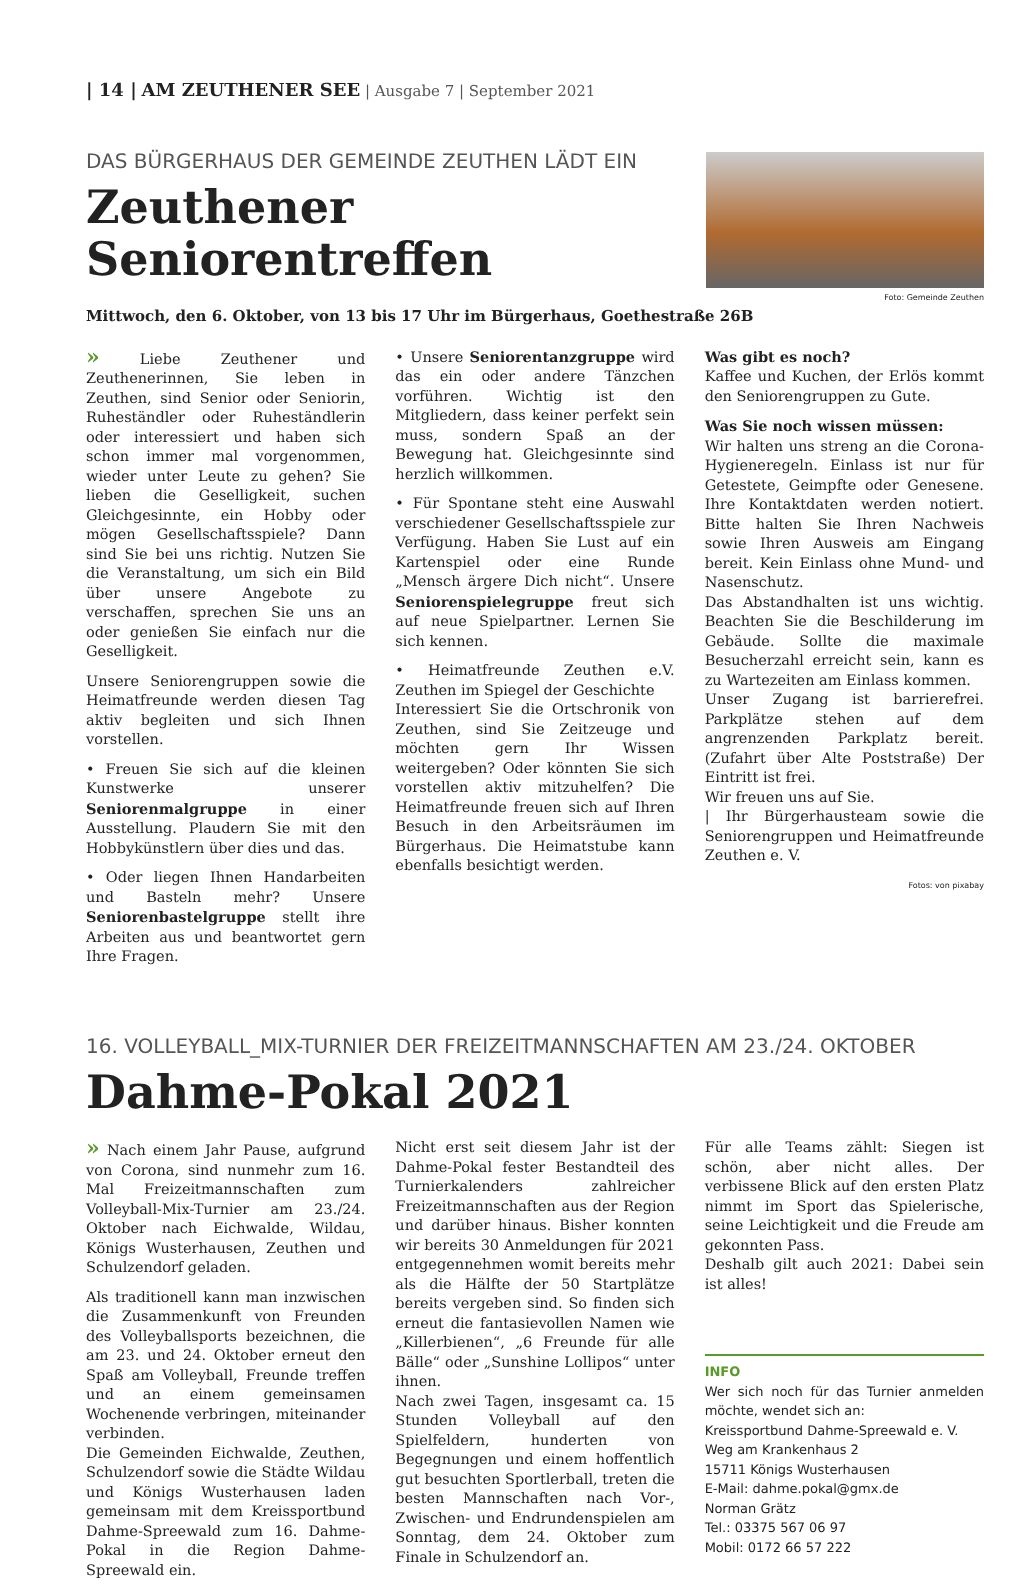| 14 | AM ZEUTHENER SEE | Ausgabe 7 | September 2021
DAS BÜRGERHAUS DER GEMEINDE ZEUTHEN LÄDT EIN
Zeuthener Seniorentreffen
Foto: Gemeinde Zeuthen
Mittwoch, den 6. Oktober, von 13 bis 17 Uhr im Bürgerhaus, Goethestraße 26B
» Liebe Zeuthener und Zeuthenerinnen, Sie leben in Zeuthen, sind Senior oder Seniorin, Ruheständler oder Ruheständlerin oder interessiert und haben sich schon immer mal vorgenommen, wieder unter Leute zu gehen? Sie lieben die Geselligkeit, suchen Gleichgesinnte, ein Hobby oder mögen Gesellschaftsspiele? Dann sind Sie bei uns richtig. Nutzen Sie die Veranstaltung, um sich ein Bild über unsere Angebote zu verschaffen, sprechen Sie uns an oder genießen Sie einfach nur die Geselligkeit.
Unsere Seniorengruppen sowie die Heimatfreunde werden diesen Tag aktiv begleiten und sich Ihnen vorstellen.
• Freuen Sie sich auf die kleinen Kunstwerke unserer Seniorenmalgruppe in einer Ausstellung. Plaudern Sie mit den Hobbykünstlern über dies und das.
• Oder liegen Ihnen Handarbeiten und Basteln mehr? Unsere Seniorenbastelgruppe stellt ihre Arbeiten aus und beantwortet gern Ihre Fragen.
• Unsere Seniorentanzgruppe wird das ein oder andere Tänzchen vorführen. Wichtig ist den Mitgliedern, dass keiner perfekt sein muss, sondern Spaß an der Bewegung hat. Gleichgesinnte sind herzlich willkommen.
• Für Spontane steht eine Auswahl verschiedener Gesellschaftsspiele zur Verfügung. Haben Sie Lust auf ein Kartenspiel oder eine Runde „Mensch ärgere Dich nicht“. Unsere Seniorenspielegruppe freut sich auf neue Spielpartner. Lernen Sie sich kennen.
• Heimatfreunde Zeuthen e.V. Zeuthen im Spiegel der Geschichte
Interessiert Sie die Ortschronik von Zeuthen, sind Sie Zeitzeuge und möchten gern Ihr Wissen weitergeben? Oder könnten Sie sich vorstellen aktiv mitzuhelfen? Die Heimatfreunde freuen sich auf Ihren Besuch in den Arbeitsräumen im Bürgerhaus. Die Heimatstube kann ebenfalls besichtigt werden.
Was gibt es noch?
Kaffee und Kuchen, der Erlös kommt den Seniorengruppen zu Gute.
Was Sie noch wissen müssen:
Wir halten uns streng an die Corona-Hygieneregeln. Einlass ist nur für Getestete, Geimpfte oder Genesene. Ihre Kontaktdaten werden notiert. Bitte halten Sie Ihren Nachweis sowie Ihren Ausweis am Eingang bereit. Kein Einlass ohne Mund- und Nasenschutz.
Das Abstandhalten ist uns wichtig. Beachten Sie die Beschilderung im Gebäude. Sollte die maximale Besucherzahl erreicht sein, kann es zu Wartezeiten am Einlass kommen.
Unser Zugang ist barrierefrei. Parkplätze stehen auf dem angrenzenden Parkplatz bereit. (Zufahrt über Alte Poststraße) Der Eintritt ist frei.
Wir freuen uns auf Sie.
| Ihr Bürgerhausteam sowie die Seniorengruppen und Heimatfreunde Zeuthen e. V.
Fotos: von pixabay
16. VOLLEYBALL_MIX-TURNIER DER FREIZEITMANNSCHAFTEN AM 23./24. OKTOBER
Dahme-Pokal 2021
» Nach einem Jahr Pause, aufgrund von Corona, sind nunmehr zum 16. Mal Freizeitmannschaften zum Volleyball-Mix-Turnier am 23./24. Oktober nach Eichwalde, Wildau, Königs Wusterhausen, Zeuthen und Schulzendorf geladen.
Als traditionell kann man inzwischen die Zusammenkunft von Freunden des Volleyballsports bezeichnen, die am 23. und 24. Oktober erneut den Spaß am Volleyball, Freunde treffen und an einem gemeinsamen Wochenende verbringen, miteinander verbinden.
Die Gemeinden Eichwalde, Zeuthen, Schulzendorf sowie die Städte Wildau und Königs Wusterhausen laden gemeinsam mit dem Kreissportbund Dahme-Spreewald zum 16. Dahme-Pokal in die Region Dahme-Spreewald ein.
Nicht erst seit diesem Jahr ist der Dahme-Pokal fester Bestandteil des Turnierkalenders zahlreicher Freizeitmannschaften aus der Region und darüber hinaus. Bisher konnten wir bereits 30 Anmeldungen für 2021 entgegennehmen womit bereits mehr als die Hälfte der 50 Startplätze bereits vergeben sind. So finden sich erneut die fantasievollen Namen wie „Killerbienen“, „6 Freunde für alle Bälle“ oder „Sunshine Lollipos“ unter ihnen.
Nach zwei Tagen, insgesamt ca. 15 Stunden Volleyball auf den Spielfeldern, hunderten von Begegnungen und einem hoffentlich gut besuchten Sportlerball, treten die besten Mannschaften nach Vor-, Zwischen- und Endrundenspielen am Sonntag, dem 24. Oktober zum Finale in Schulzendorf an.
Für alle Teams zählt: Siegen ist schön, aber nicht alles. Der verbissene Blick auf den ersten Platz nimmt im Sport das Spielerische, seine Leichtigkeit und die Freude am gekonnten Pass.
Deshalb gilt auch 2021: Dabei sein ist alles!
INFO
Wer sich noch für das Turnier anmelden möchte, wendet sich an:
Kreissportbund Dahme-Spreewald e. V.
Weg am Krankenhaus 2
15711 Königs Wusterhausen
E-Mail: dahme.pokal@gmx.de
Norman Grätz
Tel.: 03375 567 06 97
Mobil: 0172 66 57 222